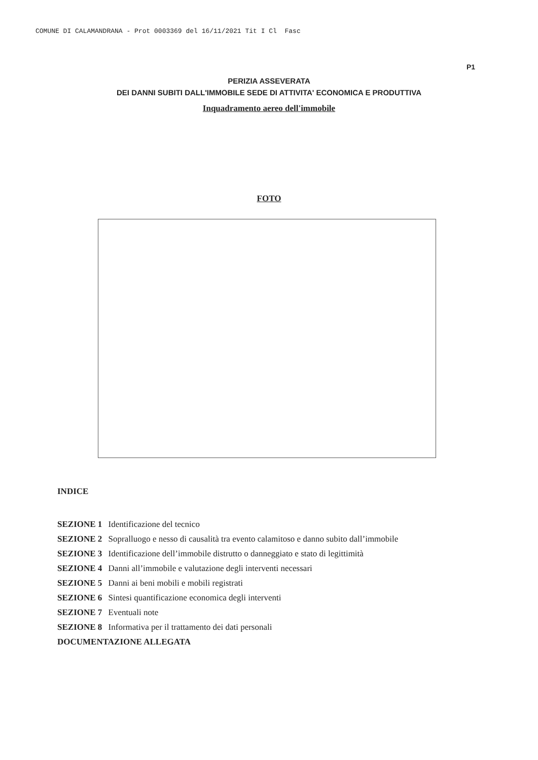COMUNE DI CALAMANDRANA - Prot 0003369 del 16/11/2021 Tit I Cl Fasc
P1
PERIZIA ASSEVERATA
DEI DANNI SUBITI DALL'IMMOBILE SEDE DI ATTIVITA' ECONOMICA E PRODUTTIVA
Inquadramento aereo dell'immobile
FOTO
INDICE
SEZIONE 1 Identificazione del tecnico
SEZIONE 2 Sopralluogo e nesso di causalità tra evento calamitoso e danno subito dall’immobile
SEZIONE 3 Identificazione dell’immobile distrutto o danneggiato e stato di legittimità
SEZIONE 4 Danni all’immobile e valutazione degli interventi necessari
SEZIONE 5 Danni ai beni mobili e mobili registrati
SEZIONE 6 Sintesi quantificazione economica degli interventi
SEZIONE 7 Eventuali note
SEZIONE 8 Informativa per il trattamento dei dati personali
DOCUMENTAZIONE ALLEGATA